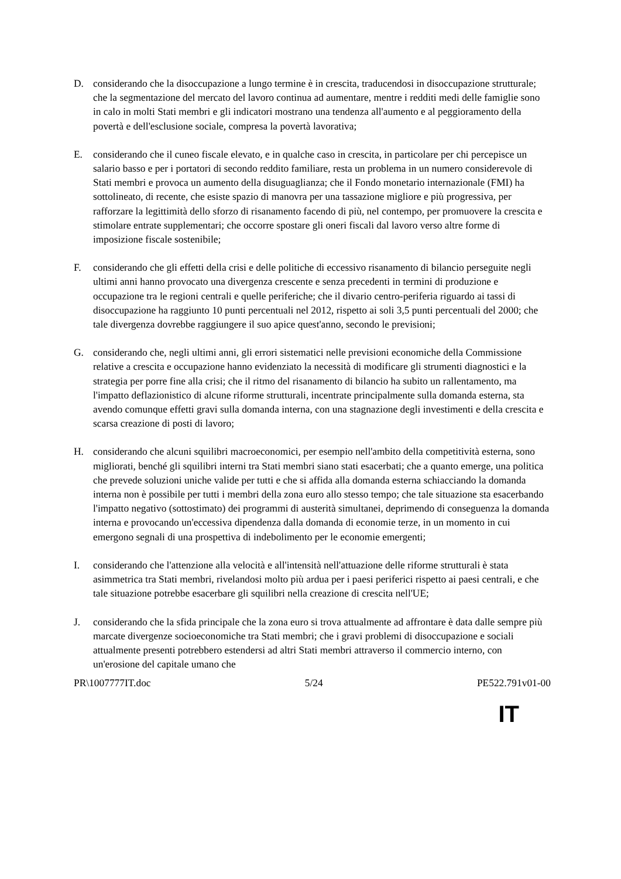D. considerando che la disoccupazione a lungo termine è in crescita, traducendosi in disoccupazione strutturale; che la segmentazione del mercato del lavoro continua ad aumentare, mentre i redditi medi delle famiglie sono in calo in molti Stati membri e gli indicatori mostrano una tendenza all'aumento e al peggioramento della povertà e dell'esclusione sociale, compresa la povertà lavorativa;
E. considerando che il cuneo fiscale elevato, e in qualche caso in crescita, in particolare per chi percepisce un salario basso e per i portatori di secondo reddito familiare, resta un problema in un numero considerevole di Stati membri e provoca un aumento della disuguaglianza; che il Fondo monetario internazionale (FMI) ha sottolineato, di recente, che esiste spazio di manovra per una tassazione migliore e più progressiva, per rafforzare la legittimità dello sforzo di risanamento facendo di più, nel contempo, per promuovere la crescita e stimolare entrate supplementari; che occorre spostare gli oneri fiscali dal lavoro verso altre forme di imposizione fiscale sostenibile;
F. considerando che gli effetti della crisi e delle politiche di eccessivo risanamento di bilancio perseguite negli ultimi anni hanno provocato una divergenza crescente e senza precedenti in termini di produzione e occupazione tra le regioni centrali e quelle periferiche; che il divario centro-periferia riguardo ai tassi di disoccupazione ha raggiunto 10 punti percentuali nel 2012, rispetto ai soli 3,5 punti percentuali del 2000; che tale divergenza dovrebbe raggiungere il suo apice quest'anno, secondo le previsioni;
G. considerando che, negli ultimi anni, gli errori sistematici nelle previsioni economiche della Commissione relative a crescita e occupazione hanno evidenziato la necessità di modificare gli strumenti diagnostici e la strategia per porre fine alla crisi; che il ritmo del risanamento di bilancio ha subito un rallentamento, ma l'impatto deflazionistico di alcune riforme strutturali, incentrate principalmente sulla domanda esterna, sta avendo comunque effetti gravi sulla domanda interna, con una stagnazione degli investimenti e della crescita e scarsa creazione di posti di lavoro;
H. considerando che alcuni squilibri macroeconomici, per esempio nell'ambito della competitività esterna, sono migliorati, benché gli squilibri interni tra Stati membri siano stati esacerbati; che a quanto emerge, una politica che prevede soluzioni uniche valide per tutti e che si affida alla domanda esterna schiacciando la domanda interna non è possibile per tutti i membri della zona euro allo stesso tempo; che tale situazione sta esacerbando l'impatto negativo (sottostimato) dei programmi di austerità simultanei, deprimendo di conseguenza la domanda interna e provocando un'eccessiva dipendenza dalla domanda di economie terze, in un momento in cui emergono segnali di una prospettiva di indebolimento per le economie emergenti;
I. considerando che l'attenzione alla velocità e all'intensità nell'attuazione delle riforme strutturali è stata asimmetrica tra Stati membri, rivelandosi molto più ardua per i paesi periferici rispetto ai paesi centrali, e che tale situazione potrebbe esacerbare gli squilibri nella creazione di crescita nell'UE;
J. considerando che la sfida principale che la zona euro si trova attualmente ad affrontare è data dalle sempre più marcate divergenze socioeconomiche tra Stati membri; che i gravi problemi di disoccupazione e sociali attualmente presenti potrebbero estendersi ad altri Stati membri attraverso il commercio interno, con un'erosione del capitale umano che
PR\1007777IT.doc 5/24 PE522.791v01-00
IT